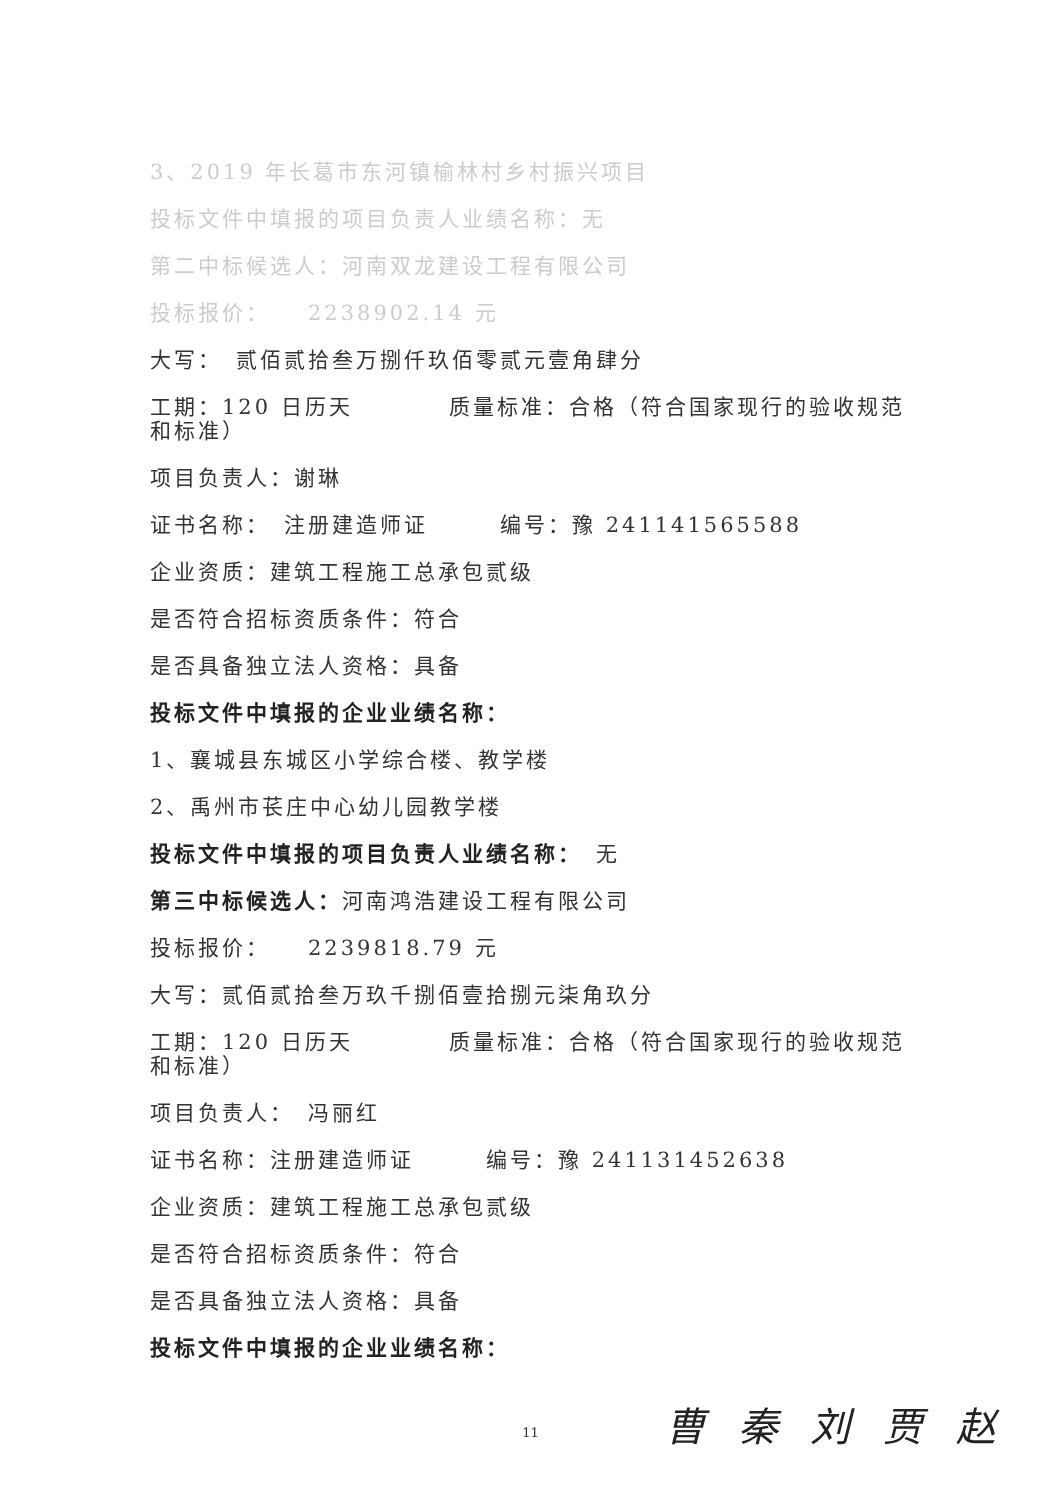3、2019 年长葛市东河镇榆林村乡村振兴项目
投标文件中填报的项目负责人业绩名称：无
第二中标候选人：河南双龙建设工程有限公司
投标报价：　　2238902.14 元
大写：　贰佰贰拾叁万捌仟玖佰零贰元壹角肆分
工期：120 日历天　　　　质量标准：合格（符合国家现行的验收规范和标准）
项目负责人：谢琳
证书名称：　注册建造师证　　　编号：豫 241141565588
企业资质：建筑工程施工总承包贰级
是否符合招标资质条件：符合
是否具备独立法人资格：具备
投标文件中填报的企业业绩名称：
1、襄城县东城区小学综合楼、教学楼
2、禹州市苌庄中心幼儿园教学楼
投标文件中填报的项目负责人业绩名称：　无
第三中标候选人：河南鸿浩建设工程有限公司
投标报价：　　2239818.79 元
大写：贰佰贰拾叁万玖千捌佰壹拾捌元柒角玖分
工期：120 日历天　　　　质量标准：合格（符合国家现行的验收规范和标准）
项目负责人：　冯丽红
证书名称：注册建造师证　　　编号：豫 241131452638
企业资质：建筑工程施工总承包贰级
是否符合招标资质条件：符合
是否具备独立法人资格：具备
投标文件中填报的企业业绩名称：
曹 秦 刘 贾 赵
11